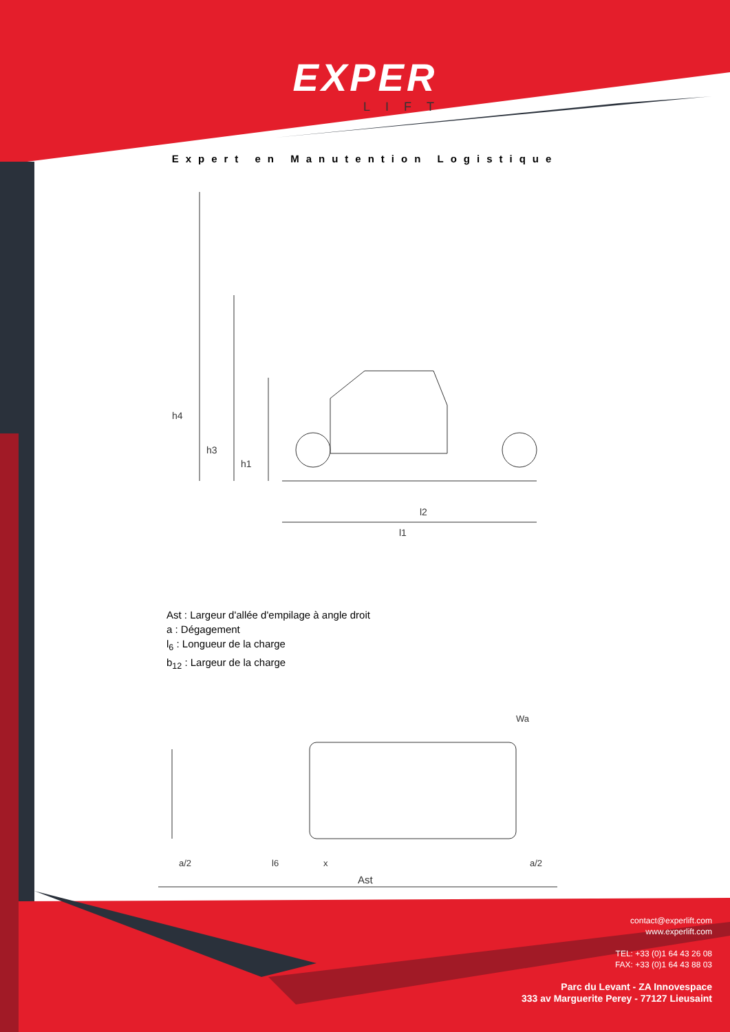EXPER
LIFT
Expert en Manutention Logistique
h4
h3
h1
l2
l1
Ast : Largeur d'allée d'empilage à angle droit
a : Dégagement
l<sub>6</sub> : Longueur de la charge
b<sub>12</sub> : Largeur de la charge
Ast
l6
x
a/2
a/2
Wa
contact@experlift.com
www.experlift.com
TEL: +33 (0)1 64 43 26 08
FAX: +33 (0)1 64 43 88 03
Parc du Levant - ZA Innovespace
333 av Marguerite Perey - 77127 Lieusaint